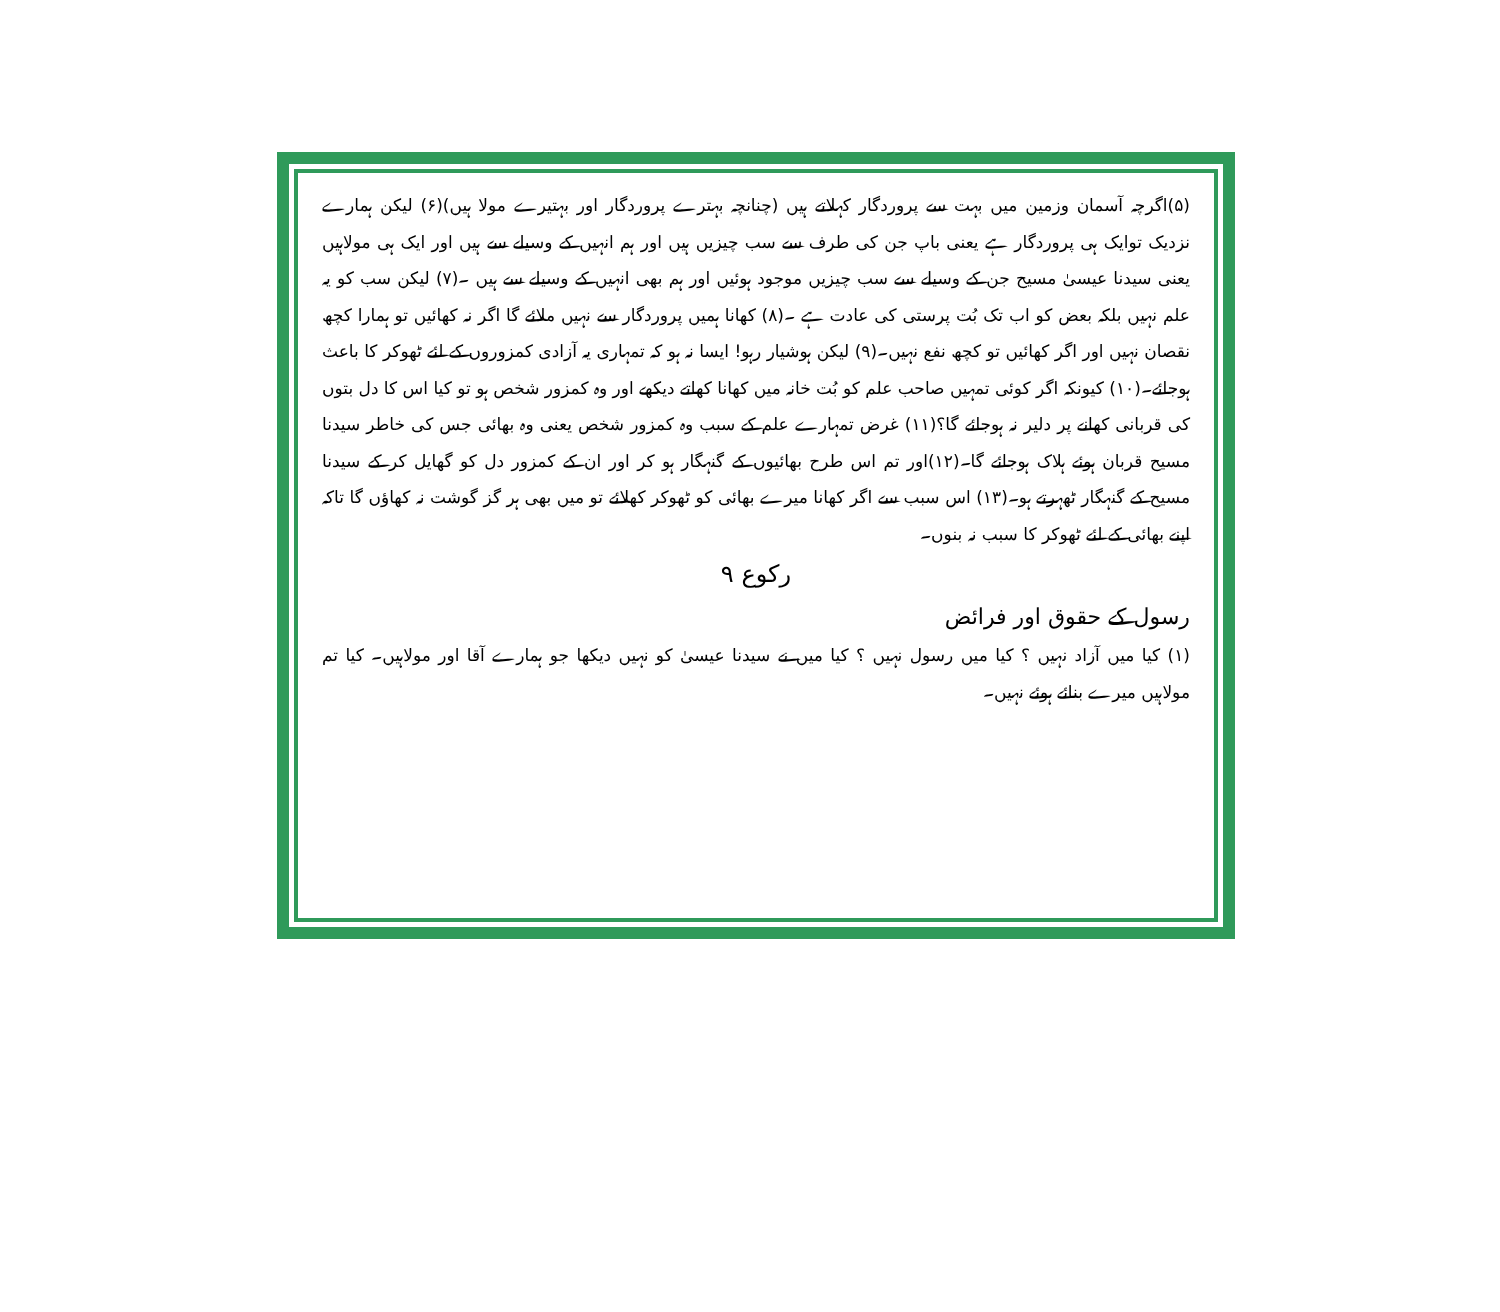(۵)اگرچہ آسمان وزمین میں بہت سے پروردگار کہلاتے ہیں (چنانچہ بہترے پروردگار اور بہتیرے مولا ہیں)(۶) لیکن ہمارے نزدیک توایک ہی پروردگار ہے یعنی باپ جن کی طرف سے سب چیزیں ہیں اور ہم انہیں کے وسیلے سے ہیں اور ایک ہی مولاہیں یعنی سیدنا عیسیٰ مسیح جن کے وسیلے سے سب چیزیں موجود ہوئیں اور ہم بھی انہیں کے وسیلے سے ہیں ۔(۷) لیکن سب کو یہ علم نہیں بلکہ بعض کو اب تک بُت پرستی کی عادت ہے ۔(۸) کھانا ہمیں پروردگار سے نہیں ملائے گا اگر نہ کھائیں تو ہمارا کچھ نقصان نہیں اور اگر کھائیں تو کچھ نفع نہیں۔(۹) لیکن ہوشیار رہو! ایسا نہ ہو کہ تمہاری یہ آزادی کمزوروں کے لئے ٹھوکر کا باعث ہوجائے۔(۱۰) کیونکہ اگر کوئی تمہیں صاحب علم کو بُت خانہ میں کھانا کھاتے دیکھے اور وہ کمزور شخص ہو تو کیا اس کا دل بتوں کی قربانی کھانے پر دلیر نہ ہوجائے گا؟(۱۱) غرض تمہارے علم کے سبب وہ کمزور شخص یعنی وہ بھائی جس کی خاطر سیدنا مسیح قربان ہوئے ہلاک ہوجائے گا۔(۱۲)اور تم اس طرح بھائیوں کے گنہگار ہو کر اور ان کے کمزور دل کو گھایل کر کے سیدنا مسیح کے گنہگار ٹھہرتے ہو۔(۱۳) اس سبب سے اگر کھانا میرے بھائی کو ٹھوکر کھلائے تو میں بھی ہر گز گوشت نہ کھاؤں گا تاکہ اپنے بھائی کے لئے ٹھوکر کا سبب نہ بنوں۔
رکوع ۹
رسول کے حقوق اور فرائض
(۱) کیا میں آزاد نہیں ؟ کیا میں رسول نہیں ؟ کیا میں نے سیدنا عیسیٰ کو نہیں دیکھا جو ہمارے آقا اور مولاہیں۔ کیا تم مولاہیں میرے بنائے ہوئے نہیں۔